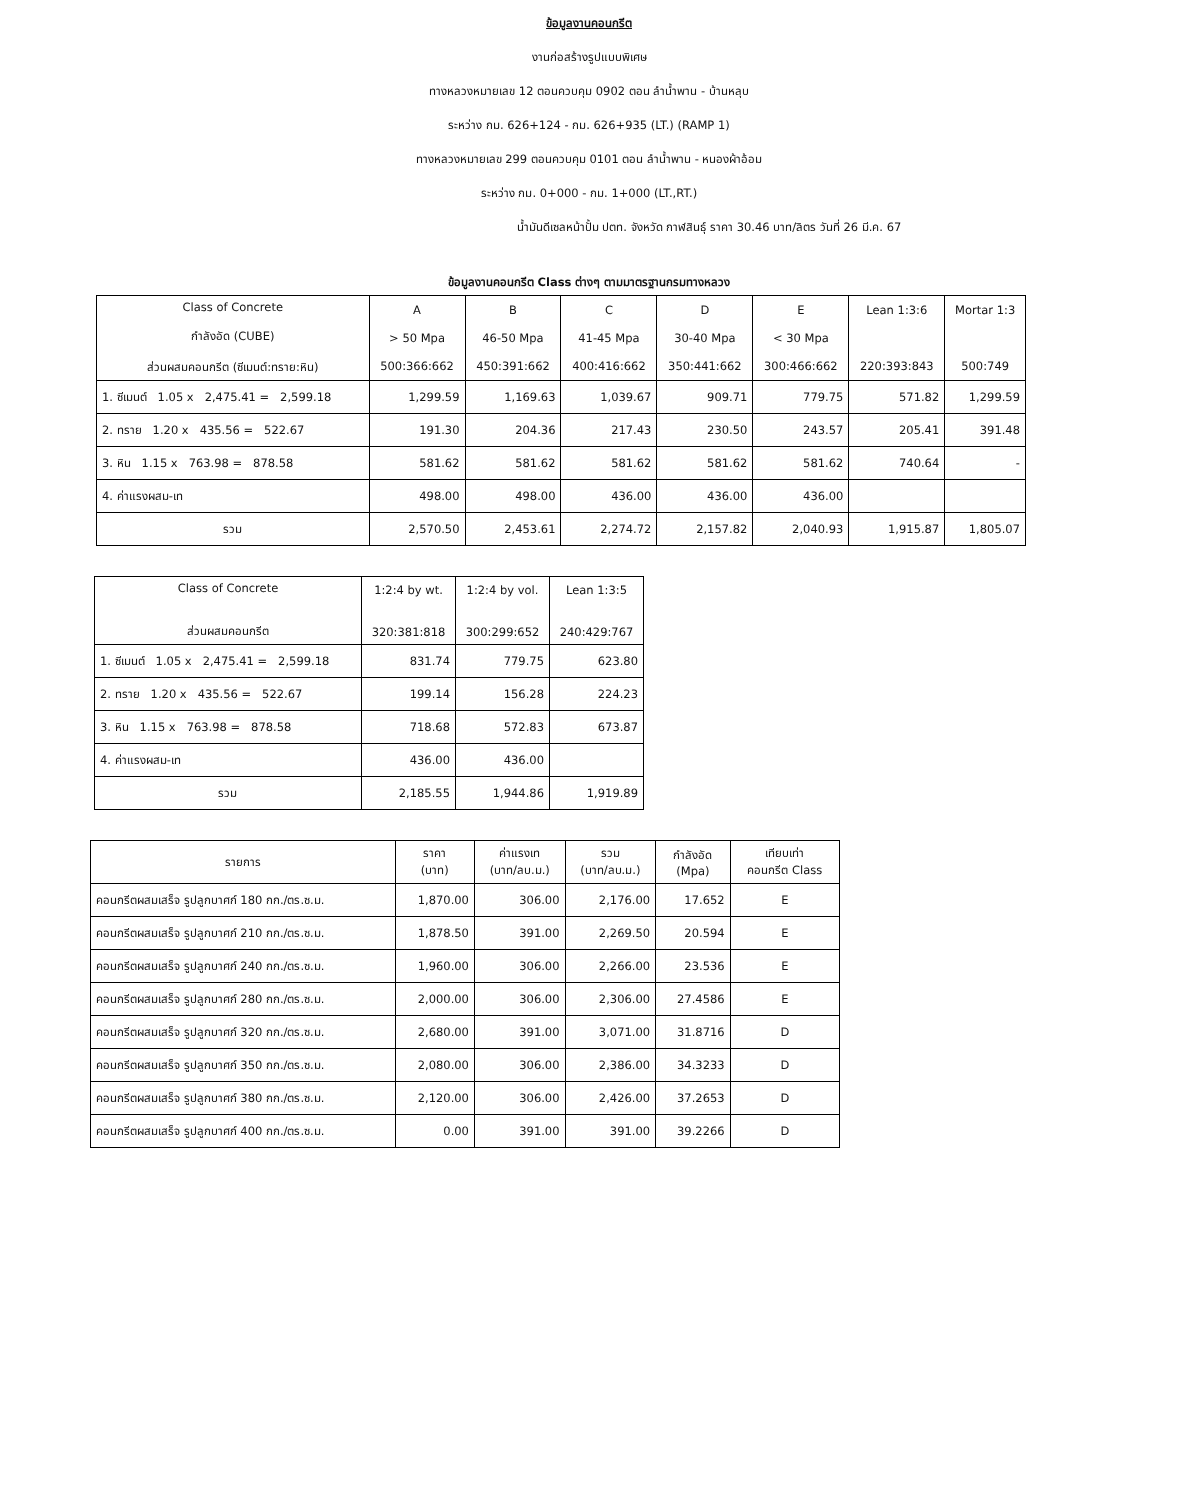ข้อมูลงานคอนกรีต
งานก่อสร้างรูปแบบพิเศษ
ทางหลวงหมายเลข 12 ตอนควบคุม 0902 ตอน ลำน้ำพาน - บ้านหลุบ
ระหว่าง กม. 626+124 - กม. 626+935 (LT.) (RAMP 1)
ทางหลวงหมายเลข 299 ตอนควบคุม 0101 ตอน ลำน้ำพาน - หนองผ้าอ้อม
ระหว่าง กม. 0+000 - กม. 1+000 (LT.,RT.)
น้ำมันดีเซลหน้าปั้ม ปตท. จังหวัด กาฬสินธุ์ ราคา 30.46 บาท/ลิตร วันที่ 26 มี.ค. 67
ข้อมูลงานคอนกรีต Class ต่างๆ ตามมาตรฐานกรมทางหลวง
| Class of Concrete กำลังอัด (CUBE) ส่วนผสมคอนกรีต (ซีเมนต์:ทราย:หิน) | A > 50 Mpa 500:366:662 | B 46-50 Mpa 450:391:662 | C 41-45 Mpa 400:416:662 | D 30-40 Mpa 350:441:662 | E < 30 Mpa 300:466:662 | Lean 1:3:6 220:393:843 | Mortar 1:3 500:749 |
| --- | --- | --- | --- | --- | --- | --- | --- |
| 1. ซีเมนต์ 1.05 x 2,475.41 = 2,599.18 | 1,299.59 | 1,169.63 | 1,039.67 | 909.71 | 779.75 | 571.82 | 1,299.59 |
| 2. ทราย 1.20 x 435.56 = 522.67 | 191.30 | 204.36 | 217.43 | 230.50 | 243.57 | 205.41 | 391.48 |
| 3. หิน 1.15 x 763.98 = 878.58 | 581.62 | 581.62 | 581.62 | 581.62 | 581.62 | 740.64 | - |
| 4. ค่าแรงผสม-เท | 498.00 | 498.00 | 436.00 | 436.00 | 436.00 | | |
| รวม | 2,570.50 | 2,453.61 | 2,274.72 | 2,157.82 | 2,040.93 | 1,915.87 | 1,805.07 |
| Class of Concrete ส่วนผสมคอนกรีต | 1:2:4 by wt. 320:381:818 | 1:2:4 by vol. 300:299:652 | Lean 1:3:5 240:429:767 |
| --- | --- | --- | --- |
| 1. ซีเมนต์ 1.05 x 2,475.41 = 2,599.18 | 831.74 | 779.75 | 623.80 |
| 2. ทราย 1.20 x 435.56 = 522.67 | 199.14 | 156.28 | 224.23 |
| 3. หิน 1.15 x 763.98 = 878.58 | 718.68 | 572.83 | 673.87 |
| 4. ค่าแรงผสม-เท | 436.00 | 436.00 | |
| รวม | 2,185.55 | 1,944.86 | 1,919.89 |
| รายการ | ราคา (บาท) | ค่าแรงเท (บาท/ลบ.ม.) | รวม (บาท/ลบ.ม.) | กำลังอัด (Mpa) | เทียบเท่า คอนกรีต Class |
| --- | --- | --- | --- | --- | --- |
| คอนกรีตผสมเสร็จ รูปลูกบาศก์ 180 กก./ตร.ซ.ม. | 1,870.00 | 306.00 | 2,176.00 | 17.652 | E |
| คอนกรีตผสมเสร็จ รูปลูกบาศก์ 210 กก./ตร.ซ.ม. | 1,878.50 | 391.00 | 2,269.50 | 20.594 | E |
| คอนกรีตผสมเสร็จ รูปลูกบาศก์ 240 กก./ตร.ซ.ม. | 1,960.00 | 306.00 | 2,266.00 | 23.536 | E |
| คอนกรีตผสมเสร็จ รูปลูกบาศก์ 280 กก./ตร.ซ.ม. | 2,000.00 | 306.00 | 2,306.00 | 27.4586 | E |
| คอนกรีตผสมเสร็จ รูปลูกบาศก์ 320 กก./ตร.ซ.ม. | 2,680.00 | 391.00 | 3,071.00 | 31.8716 | D |
| คอนกรีตผสมเสร็จ รูปลูกบาศก์ 350 กก./ตร.ซ.ม. | 2,080.00 | 306.00 | 2,386.00 | 34.3233 | D |
| คอนกรีตผสมเสร็จ รูปลูกบาศก์ 380 กก./ตร.ซ.ม. | 2,120.00 | 306.00 | 2,426.00 | 37.2653 | D |
| คอนกรีตผสมเสร็จ รูปลูกบาศก์ 400 กก./ตร.ซ.ม. | 0.00 | 391.00 | 391.00 | 39.2266 | D |